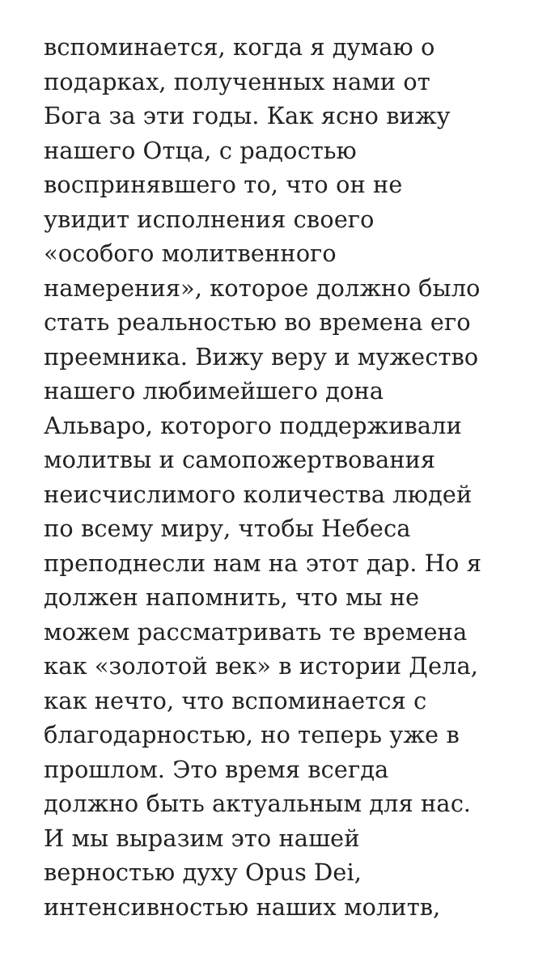вспоминается, когда я думаю о
подарках, полученных нами от
Бога за эти годы. Как ясно вижу
нашего Отца, с радостью
воспринявшего то, что он не
увидит исполнения своего
«особого молитвенного
намерения», которое должно было
стать реальностью во времена его
преемника. Вижу веру и мужество
нашего любимейшего дона
Альваро, которого поддерживали
молитвы и самопожертвования
неисчислимого количества людей
по всему миру, чтобы Небеса
преподнесли нам на этот дар. Но я
должен напомнить, что мы не
можем рассматривать те времена
как «золотой век» в истории Дела,
как нечто, что вспоминается с
благодарностью, но теперь уже в
прошлом. Это время всегда
должно быть актуальным для нас.
И мы выразим это нашей
верностью духу Opus Dei,
интенсивностью наших молитв,